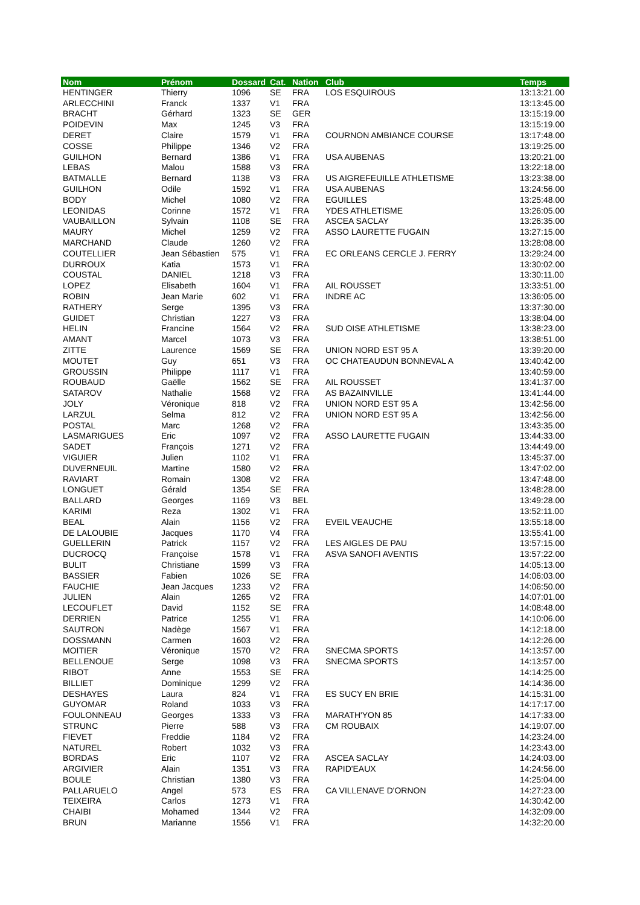| Nom | Prénom | Dossard | Cat. | Nation | Club | Temps |
| --- | --- | --- | --- | --- | --- | --- |
| HENTINGER | Thierry | 1096 | SE | FRA | LOS ESQUIROUS | 13:13:21.00 |
| ARLECCHINI | Franck | 1337 | V1 | FRA | | 13:13:45.00 |
| BRACHT | Gérhard | 1323 | SE | GER | | 13:15:19.00 |
| POIDEVIN | Max | 1245 | V3 | FRA | | 13:15:19.00 |
| DERET | Claire | 1579 | V1 | FRA | COURNON AMBIANCE COURSE | 13:17:48.00 |
| COSSE | Philippe | 1346 | V2 | FRA | | 13:19:25.00 |
| GUILHON | Bernard | 1386 | V1 | FRA | USA AUBENAS | 13:20:21.00 |
| LEBAS | Malou | 1588 | V3 | FRA | | 13:22:18.00 |
| BATMALLE | Bernard | 1138 | V3 | FRA | US AIGREFEUILLE ATHLETISME | 13:23:38.00 |
| GUILHON | Odile | 1592 | V1 | FRA | USA AUBENAS | 13:24:56.00 |
| BODY | Michel | 1080 | V2 | FRA | EGUILLES | 13:25:48.00 |
| LEONIDAS | Corinne | 1572 | V1 | FRA | YDES ATHLETISME | 13:26:05.00 |
| VAUBAILLON | Sylvain | 1108 | SE | FRA | ASCEA SACLAY | 13:26:35.00 |
| MAURY | Michel | 1259 | V2 | FRA | ASSO LAURETTE FUGAIN | 13:27:15.00 |
| MARCHAND | Claude | 1260 | V2 | FRA | | 13:28:08.00 |
| COUTELLIER | Jean Sébastien | 575 | V1 | FRA | EC ORLEANS CERCLE J. FERRY | 13:29:24.00 |
| DURROUX | Katia | 1573 | V1 | FRA | | 13:30:02.00 |
| COUSTAL | DANIEL | 1218 | V3 | FRA | | 13:30:11.00 |
| LOPEZ | Elisabeth | 1604 | V1 | FRA | AIL ROUSSET | 13:33:51.00 |
| ROBIN | Jean Marie | 602 | V1 | FRA | INDRE AC | 13:36:05.00 |
| RATHERY | Serge | 1395 | V3 | FRA | | 13:37:30.00 |
| GUIDET | Christian | 1227 | V3 | FRA | | 13:38:04.00 |
| HELIN | Francine | 1564 | V2 | FRA | SUD OISE ATHLETISME | 13:38:23.00 |
| AMANT | Marcel | 1073 | V3 | FRA | | 13:38:51.00 |
| ZITTE | Laurence | 1569 | SE | FRA | UNION NORD EST 95 A | 13:39:20.00 |
| MOUTET | Guy | 651 | V3 | FRA | OC CHATEAUDUN BONNEVAL A | 13:40:42.00 |
| GROUSSIN | Philippe | 1117 | V1 | FRA | | 13:40:59.00 |
| ROUBAUD | Gaëlle | 1562 | SE | FRA | AIL ROUSSET | 13:41:37.00 |
| SATAROV | Nathalie | 1568 | V2 | FRA | AS BAZAINVILLE | 13:41:44.00 |
| JOLY | Véronique | 818 | V2 | FRA | UNION NORD EST 95 A | 13:42:56.00 |
| LARZUL | Selma | 812 | V2 | FRA | UNION NORD EST 95 A | 13:42:56.00 |
| POSTAL | Marc | 1268 | V2 | FRA | | 13:43:35.00 |
| LASMARIGUES | Eric | 1097 | V2 | FRA | ASSO LAURETTE FUGAIN | 13:44:33.00 |
| SADET | François | 1271 | V2 | FRA | | 13:44:49.00 |
| VIGUIER | Julien | 1102 | V1 | FRA | | 13:45:37.00 |
| DUVERNEUIL | Martine | 1580 | V2 | FRA | | 13:47:02.00 |
| RAVIART | Romain | 1308 | V2 | FRA | | 13:47:48.00 |
| LONGUET | Gérald | 1354 | SE | FRA | | 13:48:28.00 |
| BALLARD | Georges | 1169 | V3 | BEL | | 13:49:28.00 |
| KARIMI | Reza | 1302 | V1 | FRA | | 13:52:11.00 |
| BEAL | Alain | 1156 | V2 | FRA | EVEIL VEAUCHE | 13:55:18.00 |
| DE LALOUBIE | Jacques | 1170 | V4 | FRA | | 13:55:41.00 |
| GUELLERIN | Patrick | 1157 | V2 | FRA | LES AIGLES DE PAU | 13:57:15.00 |
| DUCROCQ | Françoise | 1578 | V1 | FRA | ASVA SANOFI AVENTIS | 13:57:22.00 |
| BULIT | Christiane | 1599 | V3 | FRA | | 14:05:13.00 |
| BASSIER | Fabien | 1026 | SE | FRA | | 14:06:03.00 |
| FAUCHIE | Jean Jacques | 1233 | V2 | FRA | | 14:06:50.00 |
| JULIEN | Alain | 1265 | V2 | FRA | | 14:07:01.00 |
| LECOUFLET | David | 1152 | SE | FRA | | 14:08:48.00 |
| DERRIEN | Patrice | 1255 | V1 | FRA | | 14:10:06.00 |
| SAUTRON | Nadège | 1567 | V1 | FRA | | 14:12:18.00 |
| DOSSMANN | Carmen | 1603 | V2 | FRA | | 14:12:26.00 |
| MOITIER | Véronique | 1570 | V2 | FRA | SNECMA SPORTS | 14:13:57.00 |
| BELLENOUE | Serge | 1098 | V3 | FRA | SNECMA SPORTS | 14:13:57.00 |
| RIBOT | Anne | 1553 | SE | FRA | | 14:14:25.00 |
| BILLIET | Dominique | 1299 | V2 | FRA | | 14:14:36.00 |
| DESHAYES | Laura | 824 | V1 | FRA | ES SUCY EN BRIE | 14:15:31.00 |
| GUYOMAR | Roland | 1033 | V3 | FRA | | 14:17:17.00 |
| FOULONNEAU | Georges | 1333 | V3 | FRA | MARATH'YON 85 | 14:17:33.00 |
| STRUNC | Pierre | 588 | V3 | FRA | CM ROUBAIX | 14:19:07.00 |
| FIEVET | Freddie | 1184 | V2 | FRA | | 14:23:24.00 |
| NATUREL | Robert | 1032 | V3 | FRA | | 14:23:43.00 |
| BORDAS | Eric | 1107 | V2 | FRA | ASCEA SACLAY | 14:24:03.00 |
| ARGIVIER | Alain | 1351 | V3 | FRA | RAPID'EAUX | 14:24:56.00 |
| BOULE | Christian | 1380 | V3 | FRA | | 14:25:04.00 |
| PALLARUELO | Angel | 573 | ES | FRA | CA VILLENAVE D'ORNON | 14:27:23.00 |
| TEIXEIRA | Carlos | 1273 | V1 | FRA | | 14:30:42.00 |
| CHAIBI | Mohamed | 1344 | V2 | FRA | | 14:32:09.00 |
| BRUN | Marianne | 1556 | V1 | FRA | | 14:32:20.00 |